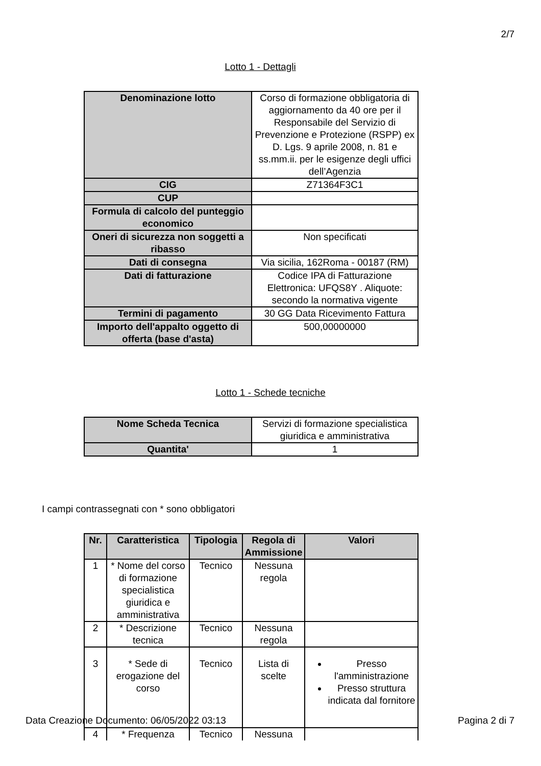2/7
Lotto 1 - Dettagli
| Denominazione lotto | Corso di formazione obbligatoria di aggiornamento da 40 ore per il Responsabile del Servizio di Prevenzione e Protezione (RSPP) ex D. Lgs. 9 aprile 2008, n. 81 e ss.mm.ii. per le esigenze degli uffici dell’Agenzia |
| CIG | Z71364F3C1 |
| CUP | |
| Formula di calcolo del punteggio economico | |
| Oneri di sicurezza non soggetti a ribasso | Non specificati |
| Dati di consegna | Via sicilia, 162Roma - 00187 (RM) |
| Dati di fatturazione | Codice IPA di Fatturazione Elettronica: UFQS8Y . Aliquote: secondo la normativa vigente |
| Termini di pagamento | 30 GG Data Ricevimento Fattura |
| Importo dell'appalto oggetto di offerta (base d'asta) | 500,00000000 |
Lotto 1 - Schede tecniche
| Nome Scheda Tecnica | Servizi di formazione specialistica giuridica e amministrativa |
| Quantita' | 1 |
I campi contrassegnati con * sono obbligatori
| Nr. | Caratteristica | Tipologia | Regola di Ammissione | Valori |
| --- | --- | --- | --- | --- |
| 1 | * Nome del corso di formazione specialistica giuridica e amministrativa | Tecnico | Nessuna regola | |
| 2 | * Descrizione tecnica | Tecnico | Nessuna regola | |
| 3 | * Sede di erogazione del corso | Tecnico | Lista di scelte | Presso l'amministrazione Presso struttura indicata dal fornitore |
| 4 | * Frequenza | Tecnico | Nessuna | |
Data Creazione Documento: 06/05/2022 03:13 Pagina 2 di 7